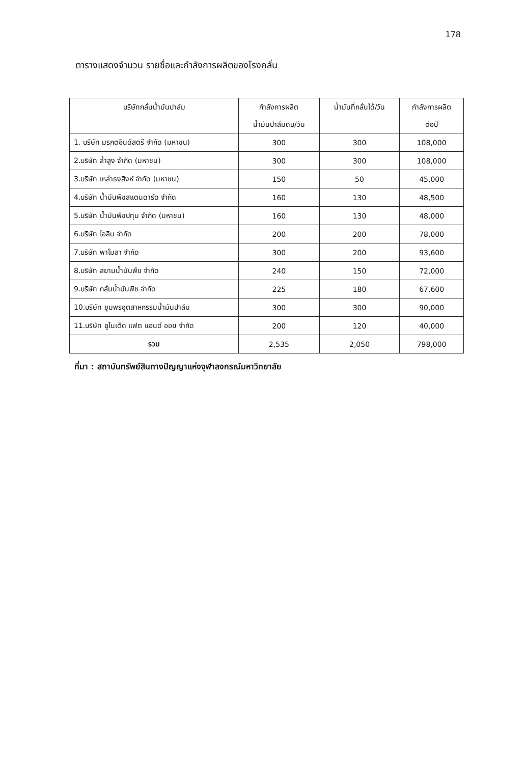178
ตารางแสดงจำนวน รายชื่อและกำลังการผลิตของโรงกลั่น
| บริษัทกลั่นน้ำมันปาล์ม | กำลังการผลิต น้ำมันปาล์มดิบ/วัน | น้ำมันที่กลั่นได้/วัน | กำลังการผลิต ต่อปี |
| --- | --- | --- | --- |
| 1. บริษัท มรกตอินดัสตรี จำกัด (มหาชน) | 300 | 300 | 108,000 |
| 2.บริษัท ล่ำสูง จำกัด (มหาชน) | 300 | 300 | 108,000 |
| 3.บริษัท เหล่าธงสิงห์ จำกัด (มหาชน) | 150 | 50 | 45,000 |
| 4.บริษัท น้ำมันพืชสแตนดาร์ด จำกัด | 160 | 130 | 48,500 |
| 5.บริษัท น้ำมันพืชปทุม จำกัด (มหาชน) | 160 | 130 | 48,000 |
| 6.บริษัท โอลีน จำกัด | 200 | 200 | 78,000 |
| 7.บริษัท พาโมลา จำกัด | 300 | 200 | 93,600 |
| 8.บริษัท สยามน้ำมันพืช จำกัด | 240 | 150 | 72,000 |
| 9.บริษัท กลั่นน้ำมันพืช จำกัด | 225 | 180 | 67,600 |
| 10.บริษัท ชุมพรอุตสาหกรรมน้ำมันปาล์ม | 300 | 300 | 90,000 |
| 11.บริษัท ยูไนเต็ด แฟต แอนด์ ออย จำกัด | 200 | 120 | 40,000 |
| รวม | 2,535 | 2,050 | 798,000 |
ที่มา : สถาบันทรัพย์สินทางปัญญาแห่งจุฬาลงกรณ์มหาวิทยาลัย